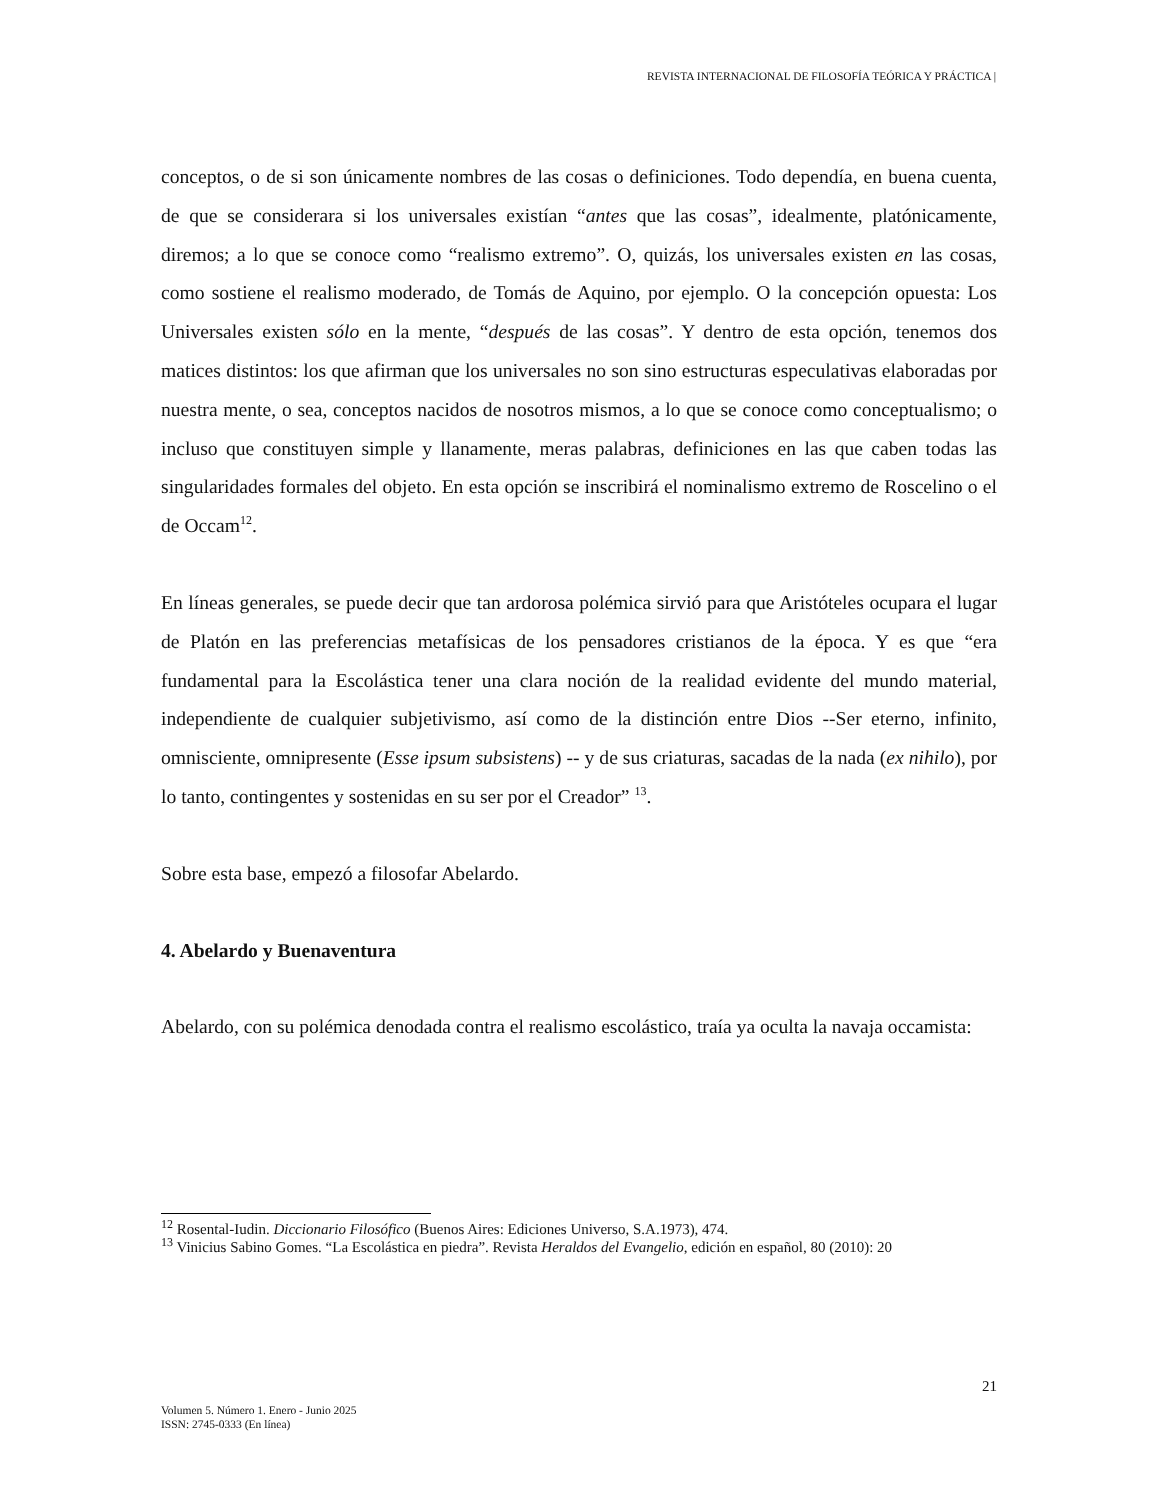REVISTA INTERNACIONAL DE FILOSOFÍA TEÓRICA Y PRÁCTICA |
conceptos, o de si son únicamente nombres de las cosas o definiciones. Todo dependía, en buena cuenta, de que se considerara si los universales existían “antes que las cosas”, idealmente, platónicamente, diremos; a lo que se conoce como “realismo extremo”. O, quizás, los universales existen en las cosas, como sostiene el realismo moderado, de Tomás de Aquino, por ejemplo. O la concepción opuesta: Los Universales existen sólo en la mente, “después de las cosas”. Y dentro de esta opción, tenemos dos matices distintos: los que afirman que los universales no son sino estructuras especulativas elaboradas por nuestra mente, o sea, conceptos nacidos de nosotros mismos, a lo que se conoce como conceptualismo; o incluso que constituyen simple y llanamente, meras palabras, definiciones en las que caben todas las singularidades formales del objeto. En esta opción se inscribirá el nominalismo extremo de Roscelino o el de Occam<sup>12</sup>.
En líneas generales, se puede decir que tan ardorosa polémica sirvió para que Aristóteles ocupara el lugar de Platón en las preferencias metafísicas de los pensadores cristianos de la época. Y es que “era fundamental para la Escolástica tener una clara noción de la realidad evidente del mundo material, independiente de cualquier subjetivismo, así como de la distinción entre Dios --Ser eterno, infinito, omnisciente, omnipresente (Esse ipsum subsistens) -- y de sus criaturas, sacadas de la nada (ex nihilo), por lo tanto, contingentes y sostenidas en su ser por el Creador” <sup>13</sup>.
Sobre esta base, empezó a filosofar Abelardo.
4. Abelardo y Buenaventura
Abelardo, con su polémica denodada contra el realismo escolástico, traía ya oculta la navaja occamista:
<sup>12</sup> Rosental-Iudin. Diccionario Filosófico (Buenos Aires: Ediciones Universo, S.A.1973), 474.
<sup>13</sup> Vinicius Sabino Gomes. “La Escolástica en piedra”. Revista Heraldos del Evangelio, edición en español, 80 (2010): 20
21
Volumen 5. Número 1. Enero - Junio 2025
ISSN: 2745-0333 (En línea)